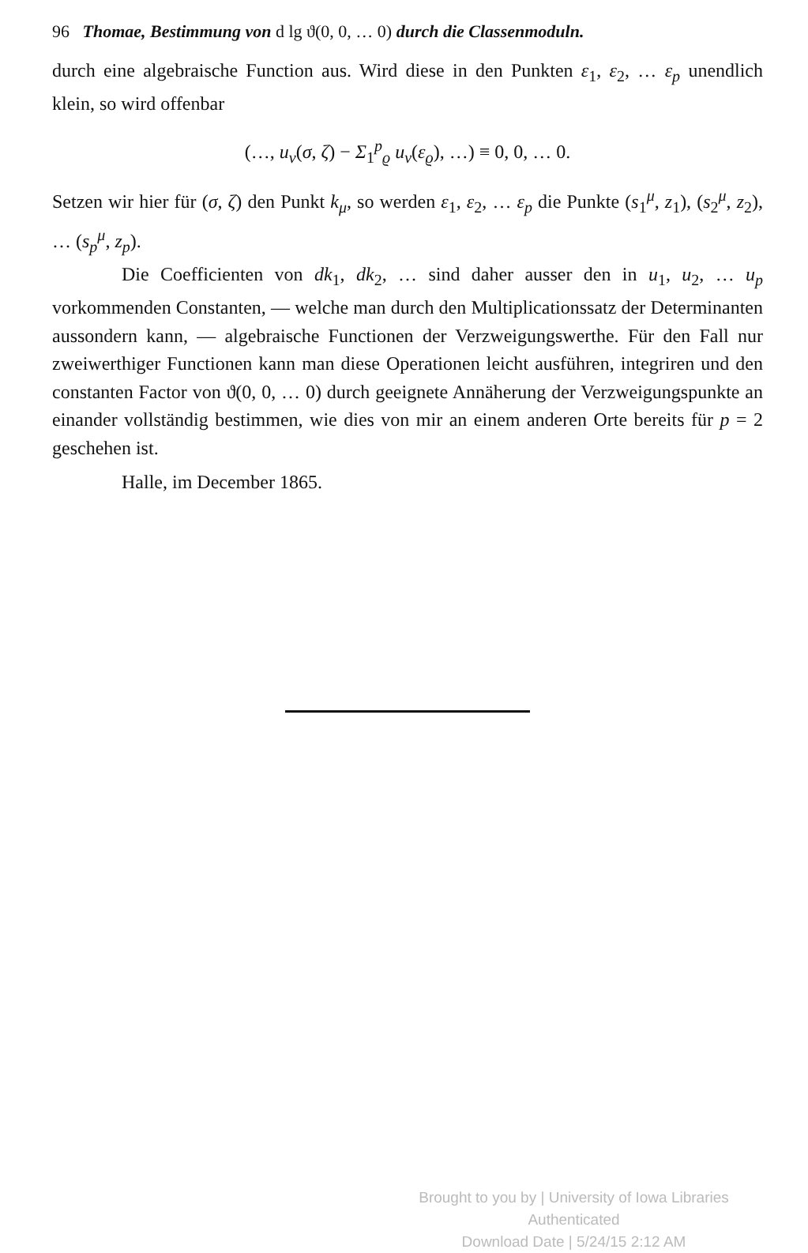96 Thomae, Bestimmung von d lg ϑ(0, 0, … 0) durch die Classenmoduln.
durch eine algebraische Function aus. Wird diese in den Punkten ε<sub>1</sub>, ε<sub>2</sub>, … ε<sub>p</sub> unendlich klein, so wird offenbar
(…, u<sub>ν</sub>(σ, ζ) − Σ<sub>1</sub><sup>p</sup><sub>ϱ</sub> u<sub>ν</sub>(ε<sub>ϱ</sub>), …) ≡ 0, 0, … 0.
Setzen wir hier für (σ, ζ) den Punkt k<sub>μ</sub>, so werden ε<sub>1</sub>, ε<sub>2</sub>, … ε<sub>p</sub> die Punkte (s<sub>1</sub><sup>μ</sup>, z<sub>1</sub>), (s<sub>2</sub><sup>μ</sup>, z<sub>2</sub>), … (s<sub>p</sub><sup>μ</sup>, z<sub>p</sub>).
Die Coefficienten von dk<sub>1</sub>, dk<sub>2</sub>, … sind daher ausser den in u<sub>1</sub>, u<sub>2</sub>, … u<sub>p</sub> vorkommenden Constanten, — welche man durch den Multiplicationssatz der Determinanten aussondern kann, — algebraische Functionen der Verzweigungswerthe. Für den Fall nur zweiwerthiger Functionen kann man diese Operationen leicht ausführen, integriren und den constanten Factor von ϑ(0, 0, … 0) durch geeignete Annäherung der Verzweigungspunkte an einander vollständig bestimmen, wie dies von mir an einem anderen Orte bereits für p = 2 geschehen ist.
Halle, im December 1865.
Brought to you by | University of Iowa Libraries
Authenticated
Download Date | 5/24/15 2:12 AM